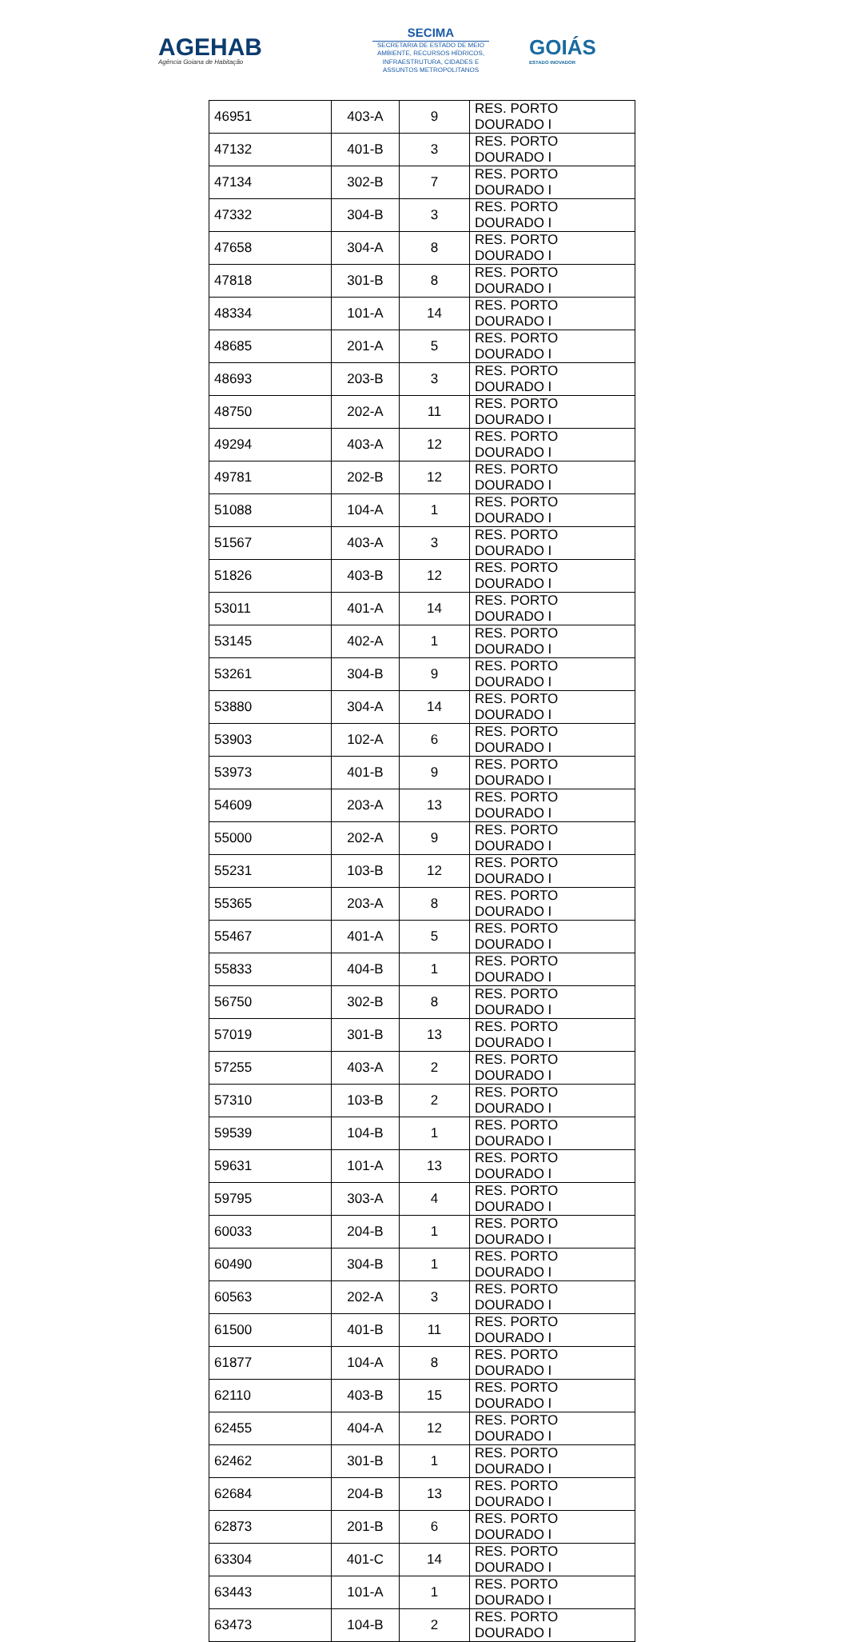AGEHAB
Agência Goiana de Habitação
SECIMA
SECRETARIA DE ESTADO DE MEIO AMBIENTE, RECURSOS HÍDRICOS, INFRAESTRUTURA, CIDADES E ASSUNTOS METROPOLITANOS
GOIÁS
ESTADO INOVADOR
| 46951 | 403-A | 9 | RES. PORTO DOURADO I |
| 47132 | 401-B | 3 | RES. PORTO DOURADO I |
| 47134 | 302-B | 7 | RES. PORTO DOURADO I |
| 47332 | 304-B | 3 | RES. PORTO DOURADO I |
| 47658 | 304-A | 8 | RES. PORTO DOURADO I |
| 47818 | 301-B | 8 | RES. PORTO DOURADO I |
| 48334 | 101-A | 14 | RES. PORTO DOURADO I |
| 48685 | 201-A | 5 | RES. PORTO DOURADO I |
| 48693 | 203-B | 3 | RES. PORTO DOURADO I |
| 48750 | 202-A | 11 | RES. PORTO DOURADO I |
| 49294 | 403-A | 12 | RES. PORTO DOURADO I |
| 49781 | 202-B | 12 | RES. PORTO DOURADO I |
| 51088 | 104-A | 1 | RES. PORTO DOURADO I |
| 51567 | 403-A | 3 | RES. PORTO DOURADO I |
| 51826 | 403-B | 12 | RES. PORTO DOURADO I |
| 53011 | 401-A | 14 | RES. PORTO DOURADO I |
| 53145 | 402-A | 1 | RES. PORTO DOURADO I |
| 53261 | 304-B | 9 | RES. PORTO DOURADO I |
| 53880 | 304-A | 14 | RES. PORTO DOURADO I |
| 53903 | 102-A | 6 | RES. PORTO DOURADO I |
| 53973 | 401-B | 9 | RES. PORTO DOURADO I |
| 54609 | 203-A | 13 | RES. PORTO DOURADO I |
| 55000 | 202-A | 9 | RES. PORTO DOURADO I |
| 55231 | 103-B | 12 | RES. PORTO DOURADO I |
| 55365 | 203-A | 8 | RES. PORTO DOURADO I |
| 55467 | 401-A | 5 | RES. PORTO DOURADO I |
| 55833 | 404-B | 1 | RES. PORTO DOURADO I |
| 56750 | 302-B | 8 | RES. PORTO DOURADO I |
| 57019 | 301-B | 13 | RES. PORTO DOURADO I |
| 57255 | 403-A | 2 | RES. PORTO DOURADO I |
| 57310 | 103-B | 2 | RES. PORTO DOURADO I |
| 59539 | 104-B | 1 | RES. PORTO DOURADO I |
| 59631 | 101-A | 13 | RES. PORTO DOURADO I |
| 59795 | 303-A | 4 | RES. PORTO DOURADO I |
| 60033 | 204-B | 1 | RES. PORTO DOURADO I |
| 60490 | 304-B | 1 | RES. PORTO DOURADO I |
| 60563 | 202-A | 3 | RES. PORTO DOURADO I |
| 61500 | 401-B | 11 | RES. PORTO DOURADO I |
| 61877 | 104-A | 8 | RES. PORTO DOURADO I |
| 62110 | 403-B | 15 | RES. PORTO DOURADO I |
| 62455 | 404-A | 12 | RES. PORTO DOURADO I |
| 62462 | 301-B | 1 | RES. PORTO DOURADO I |
| 62684 | 204-B | 13 | RES. PORTO DOURADO I |
| 62873 | 201-B | 6 | RES. PORTO DOURADO I |
| 63304 | 401-C | 14 | RES. PORTO DOURADO I |
| 63443 | 101-A | 1 | RES. PORTO DOURADO I |
| 63473 | 104-B | 2 | RES. PORTO DOURADO I |